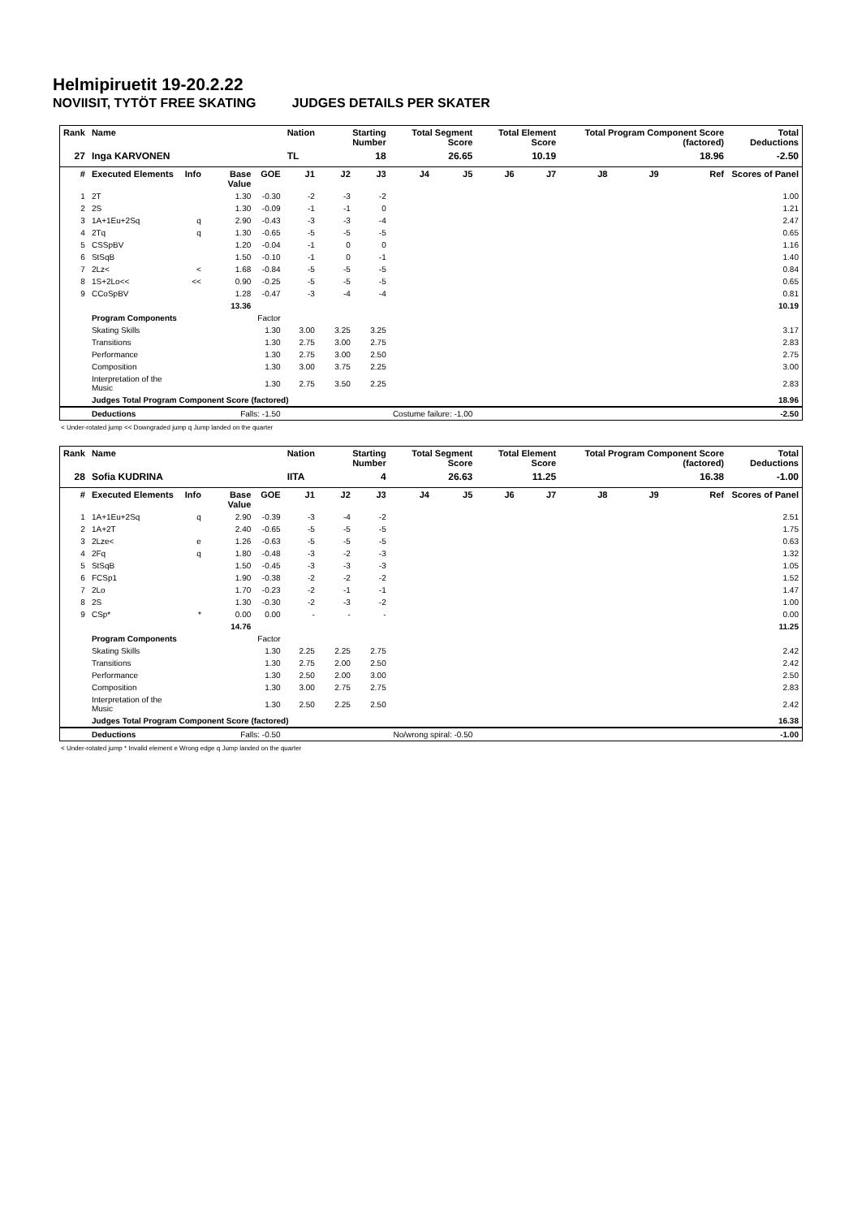Helmipiruetit 19-20.2.22
NOVIISIT, TYTÖT FREE SKATING JUDGES DETAILS PER SKATER
| Rank | Name | | | | Nation | Starting Number | | Total Segment Score | | Total Element Score | | Total Program Component Score (factored) | | | Total Deductions |
| --- | --- | --- | --- | --- | --- | --- | --- | --- | --- | --- | --- | --- | --- | --- | --- |
| 27 | Inga KARVONEN | | | | TL | 18 | | 26.65 | | 10.19 | | 18.96 | | | -2.50 |
| # | Executed Elements | Info | Base Value | GOE | J1 | J2 | J3 | J4 | J5 | J6 | J7 | J8 | J9 | Ref | Scores of Panel |
| 1 | 2T | | 1.30 | -0.30 | -2 | -3 | -2 | | | | | | | | 1.00 |
| 2 | 2S | | 1.30 | -0.09 | -1 | -1 | 0 | | | | | | | | 1.21 |
| 3 | 1A+1Eu+2Sq | q | 2.90 | -0.43 | -3 | -3 | -4 | | | | | | | | 2.47 |
| 4 | 2Tq | q | 1.30 | -0.65 | -5 | -5 | -5 | | | | | | | | 0.65 |
| 5 | CSSpBV | | 1.20 | -0.04 | -1 | 0 | 0 | | | | | | | | 1.16 |
| 6 | StSqB | | 1.50 | -0.10 | -1 | 0 | -1 | | | | | | | | 1.40 |
| 7 | 2Lz< | < | 1.68 | -0.84 | -5 | -5 | -5 | | | | | | | | 0.84 |
| 8 | 1S+2Lo<< | << | 0.90 | -0.25 | -5 | -5 | -5 | | | | | | | | 0.65 |
| 9 | CCoSpBV | | 1.28 | -0.47 | -3 | -4 | -4 | | | | | | | | 0.81 |
| | | | 13.36 | | | | | | | | | | | | 10.19 |
| | Program Components | | | Factor | | | | | | | | | | | |
| | Skating Skills | | | 1.30 | 3.00 | 3.25 | 3.25 | | | | | | | | 3.17 |
| | Transitions | | | 1.30 | 2.75 | 3.00 | 2.75 | | | | | | | | 2.83 |
| | Performance | | | 1.30 | 2.75 | 3.00 | 2.50 | | | | | | | | 2.75 |
| | Composition | | | 1.30 | 3.00 | 3.75 | 2.25 | | | | | | | | 3.00 |
| | Interpretation of the Music | | | 1.30 | 2.75 | 3.50 | 2.25 | | | | | | | | 2.83 |
| | Judges Total Program Component Score (factored) | | | | | | | | | | | | | | 18.96 |
| | Deductions | Falls: -1.50 | | | Costume failure: -1.00 | | | | | | | | | | -2.50 |
< Under-rotated jump << Downgraded jump q Jump landed on the quarter
| Rank | Name | | | | Nation | Starting Number | | Total Segment Score | | Total Element Score | | Total Program Component Score (factored) | | | Total Deductions |
| --- | --- | --- | --- | --- | --- | --- | --- | --- | --- | --- | --- | --- | --- | --- | --- |
| 28 | Sofia KUDRINA | | | | IITA | 4 | | 26.63 | | 11.25 | | 16.38 | | | -1.00 |
| # | Executed Elements | Info | Base Value | GOE | J1 | J2 | J3 | J4 | J5 | J6 | J7 | J8 | J9 | Ref | Scores of Panel |
| 1 | 1A+1Eu+2Sq | q | 2.90 | -0.39 | -3 | -4 | -2 | | | | | | | | 2.51 |
| 2 | 1A+2T | | 2.40 | -0.65 | -5 | -5 | -5 | | | | | | | | 1.75 |
| 3 | 2Lze< | e | 1.26 | -0.63 | -5 | -5 | -5 | | | | | | | | 0.63 |
| 4 | 2Fq | q | 1.80 | -0.48 | -3 | -2 | -3 | | | | | | | | 1.32 |
| 5 | StSqB | | 1.50 | -0.45 | -3 | -3 | -3 | | | | | | | | 1.05 |
| 6 | FCSp1 | | 1.90 | -0.38 | -2 | -2 | -2 | | | | | | | | 1.52 |
| 7 | 2Lo | | 1.70 | -0.23 | -2 | -1 | -1 | | | | | | | | 1.47 |
| 8 | 2S | | 1.30 | -0.30 | -2 | -3 | -2 | | | | | | | | 1.00 |
| 9 | CSp* | * | 0.00 | 0.00 | - | - | - | | | | | | | | 0.00 |
| | | | 14.76 | | | | | | | | | | | | 11.25 |
| | Program Components | | | Factor | | | | | | | | | | | |
| | Skating Skills | | | 1.30 | 2.25 | 2.25 | 2.75 | | | | | | | | 2.42 |
| | Transitions | | | 1.30 | 2.75 | 2.00 | 2.50 | | | | | | | | 2.42 |
| | Performance | | | 1.30 | 2.50 | 2.00 | 3.00 | | | | | | | | 2.50 |
| | Composition | | | 1.30 | 3.00 | 2.75 | 2.75 | | | | | | | | 2.83 |
| | Interpretation of the Music | | | 1.30 | 2.50 | 2.25 | 2.50 | | | | | | | | 2.42 |
| | Judges Total Program Component Score (factored) | | | | | | | | | | | | | | 16.38 |
| | Deductions | Falls: -0.50 | | | No/wrong spiral: -0.50 | | | | | | | | | | -1.00 |
< Under-rotated jump * Invalid element e Wrong edge q Jump landed on the quarter